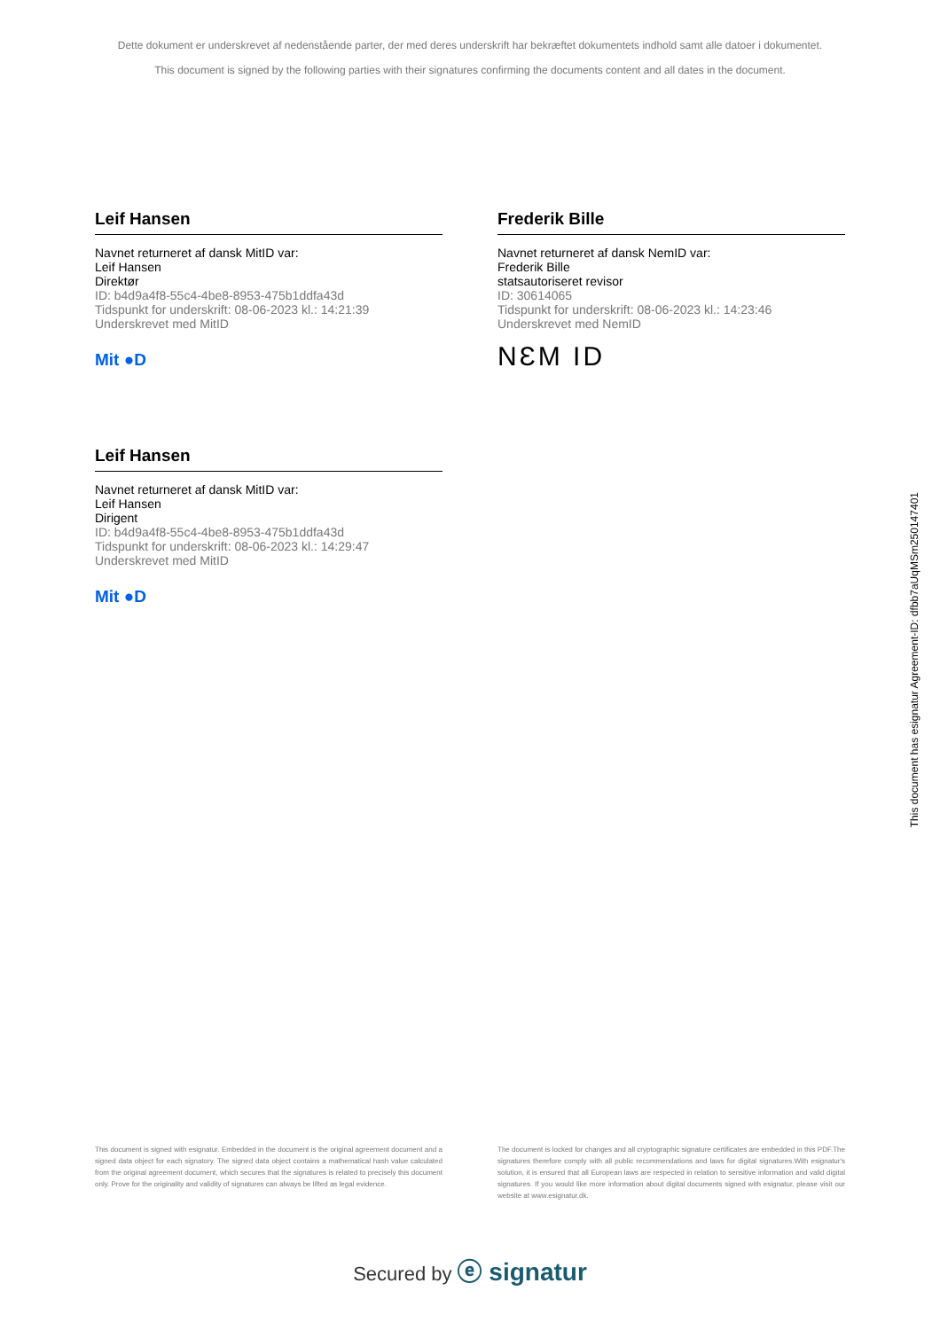Dette dokument er underskrevet af nedenstående parter, der med deres underskrift har bekræftet dokumentets indhold samt alle datoer i dokumentet.
This document is signed by the following parties with their signatures confirming the documents content and all dates in the document.
Leif Hansen
Navnet returneret af dansk MitID var:
Leif Hansen
Direktør
ID: b4d9a4f8-55c4-4be8-8953-475b1ddfa43d
Tidspunkt for underskrift: 08-06-2023 kl.: 14:21:39
Underskrevet med MitID
Mit ●D
Frederik Bille
Navnet returneret af dansk NemID var:
Frederik Bille
statsautoriseret revisor
ID: 30614065
Tidspunkt for underskrift: 08-06-2023 kl.: 14:23:46
Underskrevet med NemID
NƐM ID
Leif Hansen
Navnet returneret af dansk MitID var:
Leif Hansen
Dirigent
ID: b4d9a4f8-55c4-4be8-8953-475b1ddfa43d
Tidspunkt for underskrift: 08-06-2023 kl.: 14:29:47
Underskrevet med MitID
Mit ●D
This document has esignatur Agreement-ID: dfbb7aUqMSm250147401
This document is signed with esignatur. Embedded in the document is the original agreement document and a signed data object for each signatory. The signed data object contains a mathematical hash value calculated from the original agreement document, which secures that the signatures is related to precisely this document only. Prove for the originality and validity of signatures can always be lifted as legal evidence.
The document is locked for changes and all cryptographic signature certificates are embedded in this PDF.The signatures therefore comply with all public recommendations and laws for digital signatures.With esignatur's solution, it is ensured that all European laws are respected in relation to sensitive information and valid digital signatures. If you would like more information about digital documents signed with esignatur, please visit our website at www.esignatur.dk.
Secured by ⓔ signatur